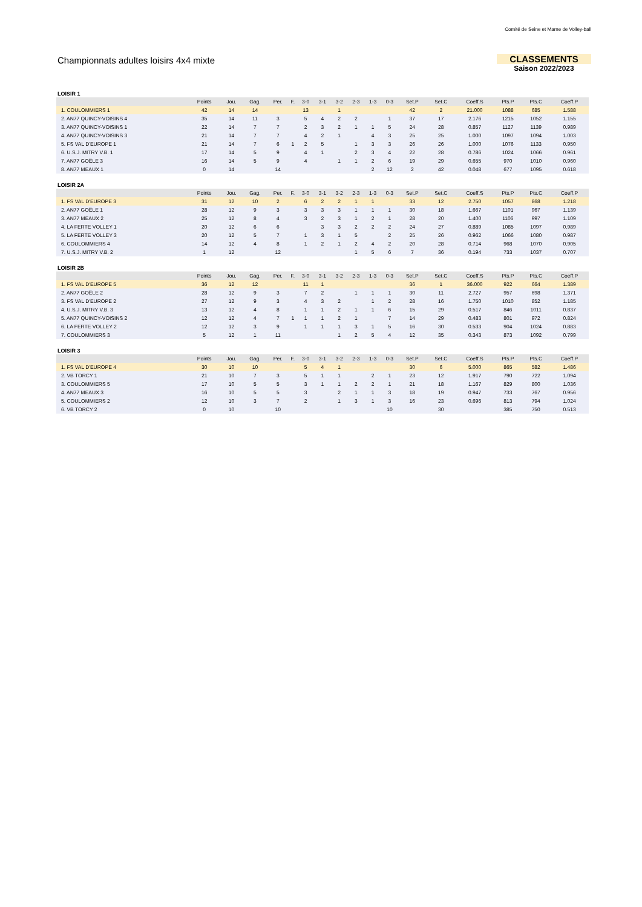Comité de Seine et Marne de Volley-ball
Championnats adultes loisirs 4x4 mixte
CLASSEMENTS
Saison 2022/2023
LOISIR 1
| | Points | Jou. | Gag. | Per. | F. | 3-0 | 3-1 | 3-2 | 2-3 | 1-3 | 0-3 | Set.P | Set.C | Coeff.S | Pts.P | Pts.C | Coeff.P |
| --- | --- | --- | --- | --- | --- | --- | --- | --- | --- | --- | --- | --- | --- | --- | --- | --- | --- |
| 1. COULOMMIERS 1 | 42 | 14 | 14 | | | 13 | | 1 | | | | 42 | 2 | 21.000 | 1088 | 685 | 1.588 |
| 2. AN77 QUINCY-VOISINS 4 | 35 | 14 | 11 | 3 | | 5 | 4 | 2 | 2 | | 1 | 37 | 17 | 2.176 | 1215 | 1052 | 1.155 |
| 3. AN77 QUINCY-VOISINS 1 | 22 | 14 | 7 | 7 | | 2 | 3 | 2 | 1 | 1 | 5 | 24 | 28 | 0.857 | 1127 | 1139 | 0.989 |
| 4. AN77 QUINCY-VOISINS 3 | 21 | 14 | 7 | 7 | | 4 | 2 | 1 | | 4 | 3 | 25 | 25 | 1.000 | 1097 | 1094 | 1.003 |
| 5. FS VAL D'EUROPE 1 | 21 | 14 | 7 | 6 | 1 | 2 | 5 | | 1 | 3 | 3 | 26 | 26 | 1.000 | 1076 | 1133 | 0.950 |
| 6. U.S.J. MITRY V.B. 1 | 17 | 14 | 5 | 9 | | 4 | 1 | | 2 | 3 | 4 | 22 | 28 | 0.786 | 1024 | 1066 | 0.961 |
| 7. AN77 GOËLE 3 | 16 | 14 | 5 | 9 | | 4 | | 1 | 1 | 2 | 6 | 19 | 29 | 0.655 | 970 | 1010 | 0.960 |
| 8. AN77 MEAUX 1 | 0 | 14 | | 14 | | | | | | 2 | 12 | 2 | 42 | 0.048 | 677 | 1095 | 0.618 |
LOISIR 2A
| | Points | Jou. | Gag. | Per. | F. | 3-0 | 3-1 | 3-2 | 2-3 | 1-3 | 0-3 | Set.P | Set.C | Coeff.S | Pts.P | Pts.C | Coeff.P |
| --- | --- | --- | --- | --- | --- | --- | --- | --- | --- | --- | --- | --- | --- | --- | --- | --- | --- |
| 1. FS VAL D'EUROPE 3 | 31 | 12 | 10 | 2 | | 6 | 2 | 2 | 1 | 1 | | 33 | 12 | 2.750 | 1057 | 868 | 1.218 |
| 2. AN77 GOËLE 1 | 28 | 12 | 9 | 3 | | 3 | 3 | 3 | 1 | 1 | 1 | 30 | 18 | 1.667 | 1101 | 967 | 1.139 |
| 3. AN77 MEAUX 2 | 25 | 12 | 8 | 4 | | 3 | 2 | 3 | 1 | 2 | 1 | 28 | 20 | 1.400 | 1106 | 997 | 1.109 |
| 4. LA FERTE VOLLEY 1 | 20 | 12 | 6 | 6 | | | 3 | 3 | 2 | 2 | 2 | 24 | 27 | 0.889 | 1085 | 1097 | 0.989 |
| 5. LA FERTE VOLLEY 3 | 20 | 12 | 5 | 7 | | 1 | 3 | 1 | 5 | | 2 | 25 | 26 | 0.962 | 1066 | 1080 | 0.987 |
| 6. COULOMMIERS 4 | 14 | 12 | 4 | 8 | | 1 | 2 | 1 | 2 | 4 | 2 | 20 | 28 | 0.714 | 968 | 1070 | 0.905 |
| 7. U.S.J. MITRY V.B. 2 | 1 | 12 | | 12 | | | | | 1 | 5 | 6 | 7 | 36 | 0.194 | 733 | 1037 | 0.707 |
LOISIR 2B
| | Points | Jou. | Gag. | Per. | F. | 3-0 | 3-1 | 3-2 | 2-3 | 1-3 | 0-3 | Set.P | Set.C | Coeff.S | Pts.P | Pts.C | Coeff.P |
| --- | --- | --- | --- | --- | --- | --- | --- | --- | --- | --- | --- | --- | --- | --- | --- | --- | --- |
| 1. FS VAL D'EUROPE 5 | 36 | 12 | 12 | | | 11 | 1 | | | | | 36 | 1 | 36.000 | 922 | 664 | 1.389 |
| 2. AN77 GOËLE 2 | 28 | 12 | 9 | 3 | | 7 | 2 | | 1 | 1 | 1 | 30 | 11 | 2.727 | 957 | 698 | 1.371 |
| 3. FS VAL D'EUROPE 2 | 27 | 12 | 9 | 3 | | 4 | 3 | 2 | | 1 | 2 | 28 | 16 | 1.750 | 1010 | 852 | 1.185 |
| 4. U.S.J. MITRY V.B. 3 | 13 | 12 | 4 | 8 | | 1 | 1 | 2 | 1 | 1 | 6 | 15 | 29 | 0.517 | 846 | 1011 | 0.837 |
| 5. AN77 QUINCY-VOISINS 2 | 12 | 12 | 4 | 7 | 1 | 1 | 1 | 2 | 1 | | 7 | 14 | 29 | 0.483 | 801 | 972 | 0.824 |
| 6. LA FERTE VOLLEY 2 | 12 | 12 | 3 | 9 | | 1 | 1 | 1 | 3 | 1 | 5 | 16 | 30 | 0.533 | 904 | 1024 | 0.883 |
| 7. COULOMMIERS 3 | 5 | 12 | 1 | 11 | | | | 1 | 2 | 5 | 4 | 12 | 35 | 0.343 | 873 | 1092 | 0.799 |
LOISIR 3
| | Points | Jou. | Gag. | Per. | F. | 3-0 | 3-1 | 3-2 | 2-3 | 1-3 | 0-3 | Set.P | Set.C | Coeff.S | Pts.P | Pts.C | Coeff.P |
| --- | --- | --- | --- | --- | --- | --- | --- | --- | --- | --- | --- | --- | --- | --- | --- | --- | --- |
| 1. FS VAL D'EUROPE 4 | 30 | 10 | 10 | | | 5 | 4 | 1 | | | | 30 | 6 | 5.000 | 865 | 582 | 1.486 |
| 2. VB TORCY 1 | 21 | 10 | 7 | 3 | | 5 | 1 | 1 | | 2 | 1 | 23 | 12 | 1.917 | 790 | 722 | 1.094 |
| 3. COULOMMIERS 5 | 17 | 10 | 5 | 5 | | 3 | 1 | 1 | 2 | 2 | 1 | 21 | 18 | 1.167 | 829 | 800 | 1.036 |
| 4. AN77 MEAUX 3 | 16 | 10 | 5 | 5 | | 3 | | 2 | 1 | 1 | 3 | 18 | 19 | 0.947 | 733 | 767 | 0.956 |
| 5. COULOMMIERS 2 | 12 | 10 | 3 | 7 | | 2 | | 1 | 3 | 1 | 3 | 16 | 23 | 0.696 | 813 | 794 | 1.024 |
| 6. VB TORCY 2 | 0 | 10 | | 10 | | | | | | | 10 | | 30 | | 385 | 750 | 0.513 |